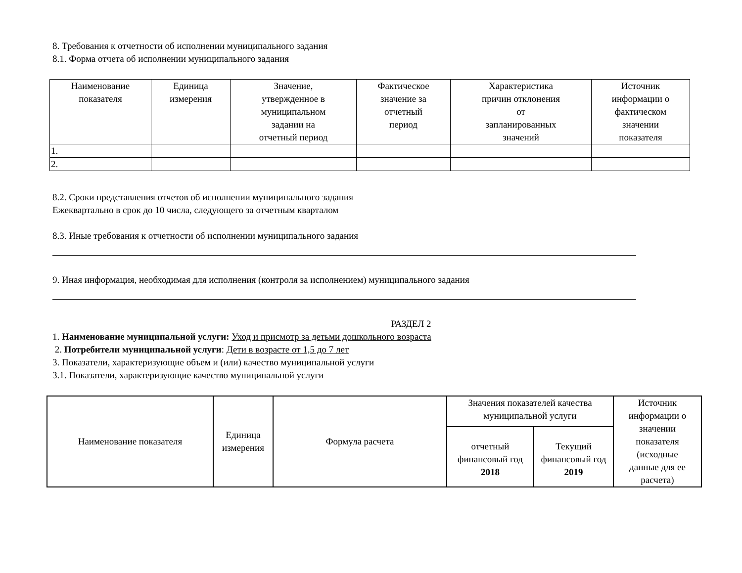8. Требования к отчетности об исполнении муниципального задания
8.1. Форма отчета об исполнении муниципального задания
| Наименование показателя | Единица измерения | Значение, утвержденное в муниципальном задании на отчетный период | Фактическое значение за отчетный период | Характеристика причин отклонения от запланированных значений | Источник информации о фактическом значении показателя |
| --- | --- | --- | --- | --- | --- |
| 1. | | | | | |
| 2. | | | | | |
8.2. Сроки представления отчетов об исполнении муниципального задания
Ежеквартально в срок до 10 числа, следующего за отчетным кварталом
8.3. Иные требования к отчетности об исполнении муниципального задания
9. Иная информация, необходимая для исполнения (контроля за исполнением) муниципального задания
РАЗДЕЛ 2
1. Наименование муниципальной услуги: Уход и присмотр за детьми дошкольного возраста
2. Потребители муниципальной услуги: Дети в возрасте от 1,5 до 7 лет
3. Показатели, характеризующие объем и (или) качество муниципальной услуги
3.1. Показатели, характеризующие качество муниципальной услуги
| Наименование показателя | Единица измерения | Формула расчета | Значения показателей качества муниципальной услуги | | Источник информации о значении показателя (исходные данные для ее расчета) |
| --- | --- | --- | --- | --- | --- |
| | | | отчетный финансовый год 2018 | Текущий финансовый год 2019 | |